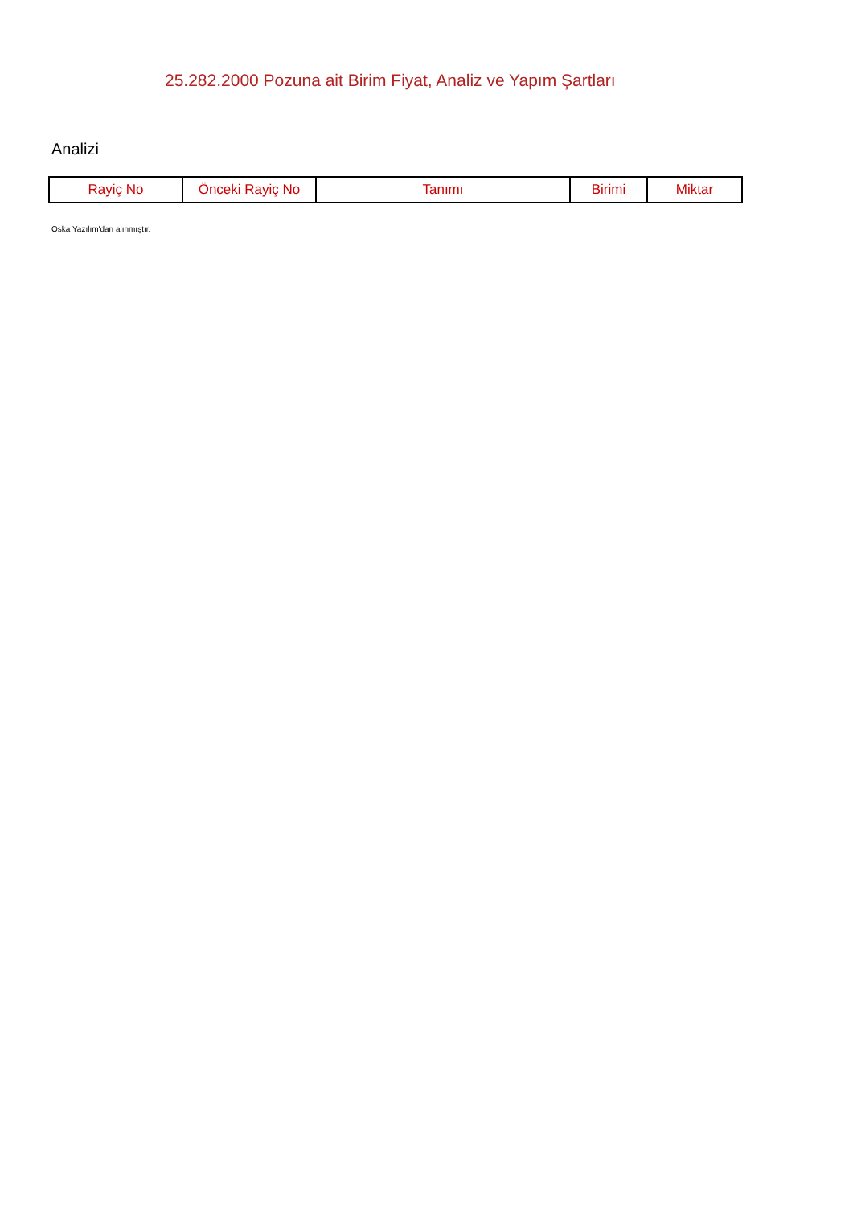25.282.2000 Pozuna ait Birim Fiyat, Analiz ve Yapım Şartları
Analizi
| Rayiç No | Önceki Rayiç No | Tanımı | Birimi | Miktar |
| --- | --- | --- | --- | --- |
Oska Yazılım'dan alınmıştır.